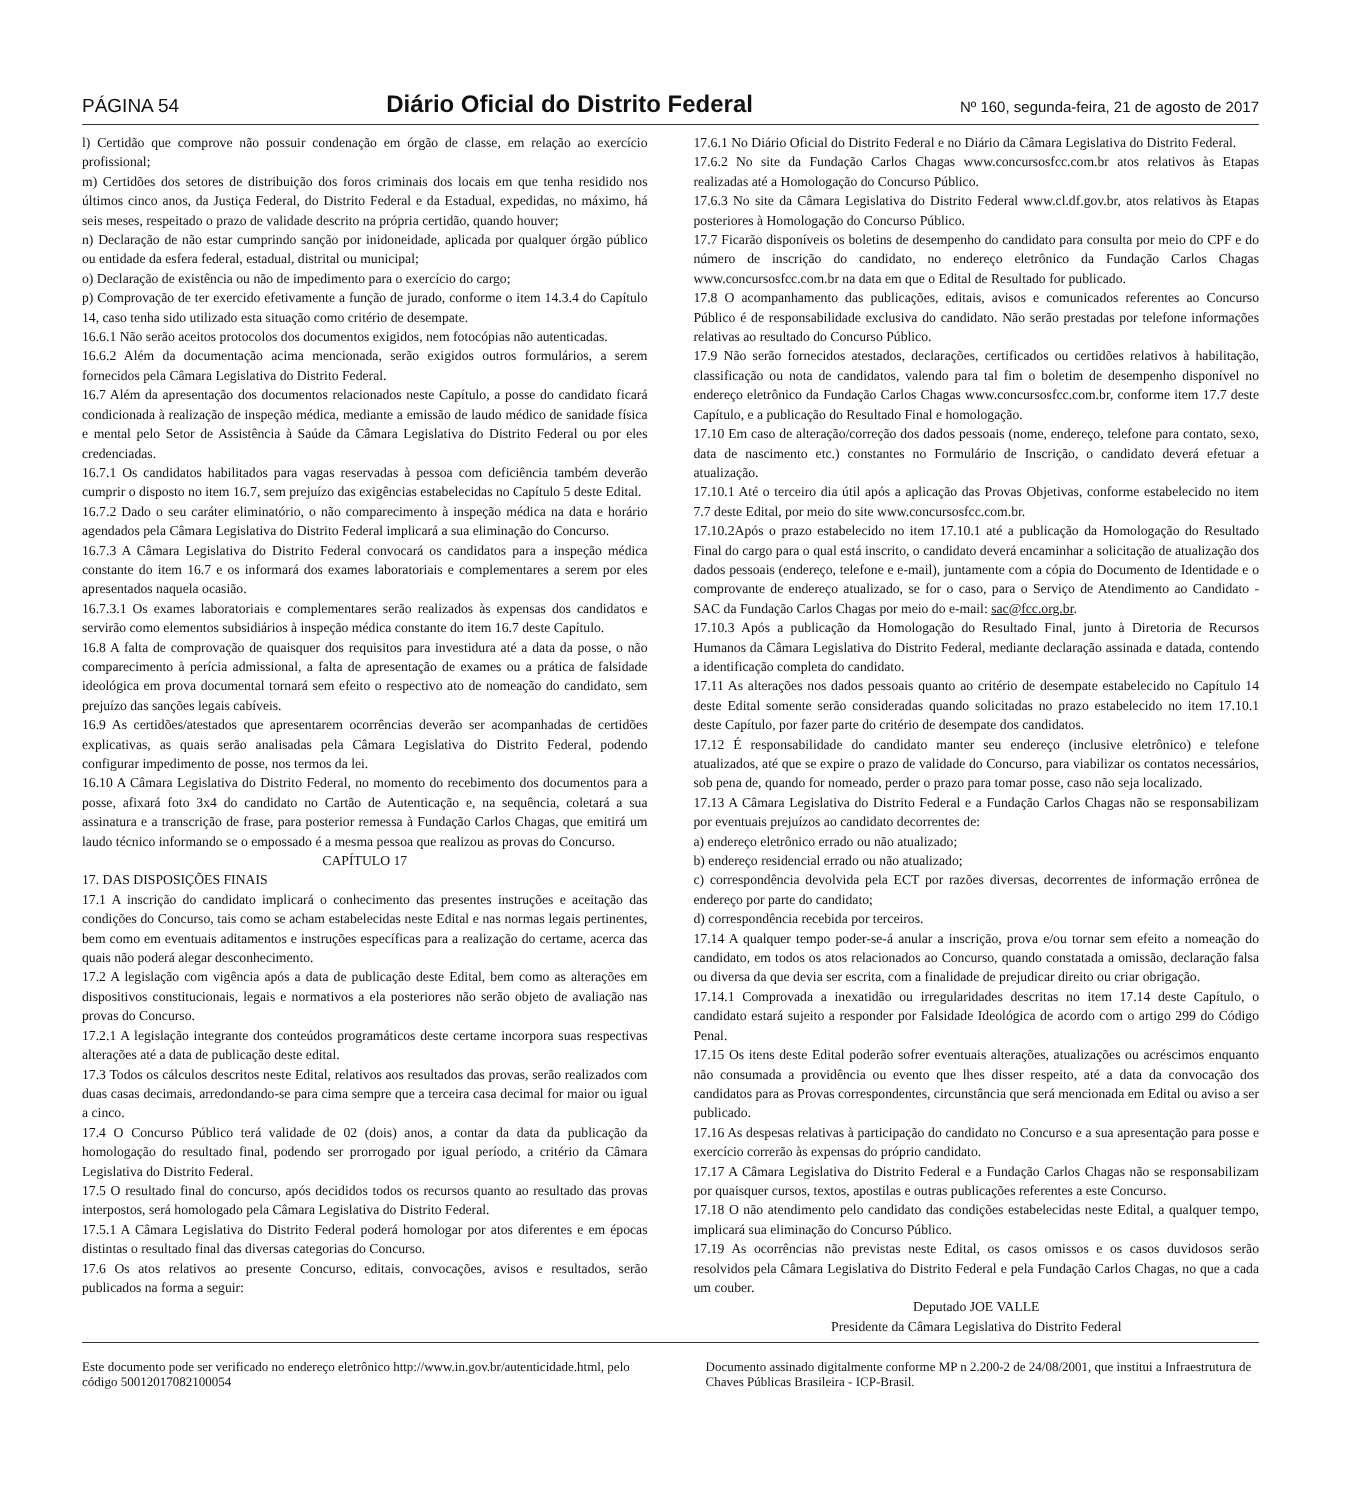PÁGINA 54 Diário Oficial do Distrito Federal Nº 160, segunda-feira, 21 de agosto de 2017
l) Certidão que comprove não possuir condenação em órgão de classe, em relação ao exercício profissional;
m) Certidões dos setores de distribuição dos foros criminais dos locais em que tenha residido nos últimos cinco anos, da Justiça Federal, do Distrito Federal e da Estadual, expedidas, no máximo, há seis meses, respeitado o prazo de validade descrito na própria certidão, quando houver;
n) Declaração de não estar cumprindo sanção por inidoneidade, aplicada por qualquer órgão público ou entidade da esfera federal, estadual, distrital ou municipal;
o) Declaração de existência ou não de impedimento para o exercício do cargo;
p) Comprovação de ter exercido efetivamente a função de jurado, conforme o item 14.3.4 do Capítulo 14, caso tenha sido utilizado esta situação como critério de desempate.
16.6.1 Não serão aceitos protocolos dos documentos exigidos, nem fotocópias não autenticadas.
16.6.2 Além da documentação acima mencionada, serão exigidos outros formulários, a serem fornecidos pela Câmara Legislativa do Distrito Federal.
16.7 Além da apresentação dos documentos relacionados neste Capítulo, a posse do candidato ficará condicionada à realização de inspeção médica, mediante a emissão de laudo médico de sanidade física e mental pelo Setor de Assistência à Saúde da Câmara Legislativa do Distrito Federal ou por eles credenciadas.
16.7.1 Os candidatos habilitados para vagas reservadas à pessoa com deficiência também deverão cumprir o disposto no item 16.7, sem prejuízo das exigências estabelecidas no Capítulo 5 deste Edital.
16.7.2 Dado o seu caráter eliminatório, o não comparecimento à inspeção médica na data e horário agendados pela Câmara Legislativa do Distrito Federal implicará a sua eliminação do Concurso.
16.7.3 A Câmara Legislativa do Distrito Federal convocará os candidatos para a inspeção médica constante do item 16.7 e os informará dos exames laboratoriais e complementares a serem por eles apresentados naquela ocasião.
16.7.3.1 Os exames laboratoriais e complementares serão realizados às expensas dos candidatos e servirão como elementos subsidiários à inspeção médica constante do item 16.7 deste Capítulo.
16.8 A falta de comprovação de quaisquer dos requisitos para investidura até a data da posse, o não comparecimento à perícia admissional, a falta de apresentação de exames ou a prática de falsidade ideológica em prova documental tornará sem efeito o respectivo ato de nomeação do candidato, sem prejuízo das sanções legais cabíveis.
16.9 As certidões/atestados que apresentarem ocorrências deverão ser acompanhadas de certidões explicativas, as quais serão analisadas pela Câmara Legislativa do Distrito Federal, podendo configurar impedimento de posse, nos termos da lei.
16.10 A Câmara Legislativa do Distrito Federal, no momento do recebimento dos documentos para a posse, afixará foto 3x4 do candidato no Cartão de Autenticação e, na sequência, coletará a sua assinatura e a transcrição de frase, para posterior remessa à Fundação Carlos Chagas, que emitirá um laudo técnico informando se o empossado é a mesma pessoa que realizou as provas do Concurso.
CAPÍTULO 17
17. DAS DISPOSIÇÕES FINAIS
17.1 A inscrição do candidato implicará o conhecimento das presentes instruções e aceitação das condições do Concurso, tais como se acham estabelecidas neste Edital e nas normas legais pertinentes, bem como em eventuais aditamentos e instruções específicas para a realização do certame, acerca das quais não poderá alegar desconhecimento.
17.2 A legislação com vigência após a data de publicação deste Edital, bem como as alterações em dispositivos constitucionais, legais e normativos a ela posteriores não serão objeto de avaliação nas provas do Concurso.
17.2.1 A legislação integrante dos conteúdos programáticos deste certame incorpora suas respectivas alterações até a data de publicação deste edital.
17.3 Todos os cálculos descritos neste Edital, relativos aos resultados das provas, serão realizados com duas casas decimais, arredondando-se para cima sempre que a terceira casa decimal for maior ou igual a cinco.
17.4 O Concurso Público terá validade de 02 (dois) anos, a contar da data da publicação da homologação do resultado final, podendo ser prorrogado por igual período, a critério da Câmara Legislativa do Distrito Federal.
17.5 O resultado final do concurso, após decididos todos os recursos quanto ao resultado das provas interpostos, será homologado pela Câmara Legislativa do Distrito Federal.
17.5.1 A Câmara Legislativa do Distrito Federal poderá homologar por atos diferentes e em épocas distintas o resultado final das diversas categorias do Concurso.
17.6 Os atos relativos ao presente Concurso, editais, convocações, avisos e resultados, serão publicados na forma a seguir:
17.6.1 No Diário Oficial do Distrito Federal e no Diário da Câmara Legislativa do Distrito Federal.
17.6.2 No site da Fundação Carlos Chagas www.concursosfcc.com.br atos relativos às Etapas realizadas até a Homologação do Concurso Público.
17.6.3 No site da Câmara Legislativa do Distrito Federal www.cl.df.gov.br, atos relativos às Etapas posteriores à Homologação do Concurso Público.
17.7 Ficarão disponíveis os boletins de desempenho do candidato para consulta por meio do CPF e do número de inscrição do candidato, no endereço eletrônico da Fundação Carlos Chagas www.concursosfcc.com.br na data em que o Edital de Resultado for publicado.
17.8 O acompanhamento das publicações, editais, avisos e comunicados referentes ao Concurso Público é de responsabilidade exclusiva do candidato. Não serão prestadas por telefone informações relativas ao resultado do Concurso Público.
17.9 Não serão fornecidos atestados, declarações, certificados ou certidões relativos à habilitação, classificação ou nota de candidatos, valendo para tal fim o boletim de desempenho disponível no endereço eletrônico da Fundação Carlos Chagas www.concursosfcc.com.br, conforme item 17.7 deste Capítulo, e a publicação do Resultado Final e homologação.
17.10 Em caso de alteração/correção dos dados pessoais (nome, endereço, telefone para contato, sexo, data de nascimento etc.) constantes no Formulário de Inscrição, o candidato deverá efetuar a atualização.
17.10.1 Até o terceiro dia útil após a aplicação das Provas Objetivas, conforme estabelecido no item 7.7 deste Edital, por meio do site www.concursosfcc.com.br.
17.10.2Após o prazo estabelecido no item 17.10.1 até a publicação da Homologação do Resultado Final do cargo para o qual está inscrito, o candidato deverá encaminhar a solicitação de atualização dos dados pessoais (endereço, telefone e e-mail), juntamente com a cópia do Documento de Identidade e o comprovante de endereço atualizado, se for o caso, para o Serviço de Atendimento ao Candidato - SAC da Fundação Carlos Chagas por meio do e-mail: sac@fcc.org.br.
17.10.3 Após a publicação da Homologação do Resultado Final, junto à Diretoria de Recursos Humanos da Câmara Legislativa do Distrito Federal, mediante declaração assinada e datada, contendo a identificação completa do candidato.
17.11 As alterações nos dados pessoais quanto ao critério de desempate estabelecido no Capítulo 14 deste Edital somente serão consideradas quando solicitadas no prazo estabelecido no item 17.10.1 deste Capítulo, por fazer parte do critério de desempate dos candidatos.
17.12 É responsabilidade do candidato manter seu endereço (inclusive eletrônico) e telefone atualizados, até que se expire o prazo de validade do Concurso, para viabilizar os contatos necessários, sob pena de, quando for nomeado, perder o prazo para tomar posse, caso não seja localizado.
17.13 A Câmara Legislativa do Distrito Federal e a Fundação Carlos Chagas não se responsabilizam por eventuais prejuízos ao candidato decorrentes de:
a) endereço eletrônico errado ou não atualizado;
b) endereço residencial errado ou não atualizado;
c) correspondência devolvida pela ECT por razões diversas, decorrentes de informação errônea de endereço por parte do candidato;
d) correspondência recebida por terceiros.
17.14 A qualquer tempo poder-se-á anular a inscrição, prova e/ou tornar sem efeito a nomeação do candidato, em todos os atos relacionados ao Concurso, quando constatada a omissão, declaração falsa ou diversa da que devia ser escrita, com a finalidade de prejudicar direito ou criar obrigação.
17.14.1 Comprovada a inexatidão ou irregularidades descritas no item 17.14 deste Capítulo, o candidato estará sujeito a responder por Falsidade Ideológica de acordo com o artigo 299 do Código Penal.
17.15 Os itens deste Edital poderão sofrer eventuais alterações, atualizações ou acréscimos enquanto não consumada a providência ou evento que lhes disser respeito, até a data da convocação dos candidatos para as Provas correspondentes, circunstância que será mencionada em Edital ou aviso a ser publicado.
17.16 As despesas relativas à participação do candidato no Concurso e a sua apresentação para posse e exercício correrão às expensas do próprio candidato.
17.17 A Câmara Legislativa do Distrito Federal e a Fundação Carlos Chagas não se responsabilizam por quaisquer cursos, textos, apostilas e outras publicações referentes a este Concurso.
17.18 O não atendimento pelo candidato das condições estabelecidas neste Edital, a qualquer tempo, implicará sua eliminação do Concurso Público.
17.19 As ocorrências não previstas neste Edital, os casos omissos e os casos duvidosos serão resolvidos pela Câmara Legislativa do Distrito Federal e pela Fundação Carlos Chagas, no que a cada um couber.
Deputado JOE VALLE
Presidente da Câmara Legislativa do Distrito Federal
Este documento pode ser verificado no endereço eletrônico http://www.in.gov.br/autenticidade.html, pelo código 50012017082100054
Documento assinado digitalmente conforme MP n 2.200-2 de 24/08/2001, que institui a Infraestrutura de Chaves Públicas Brasileira - ICP-Brasil.